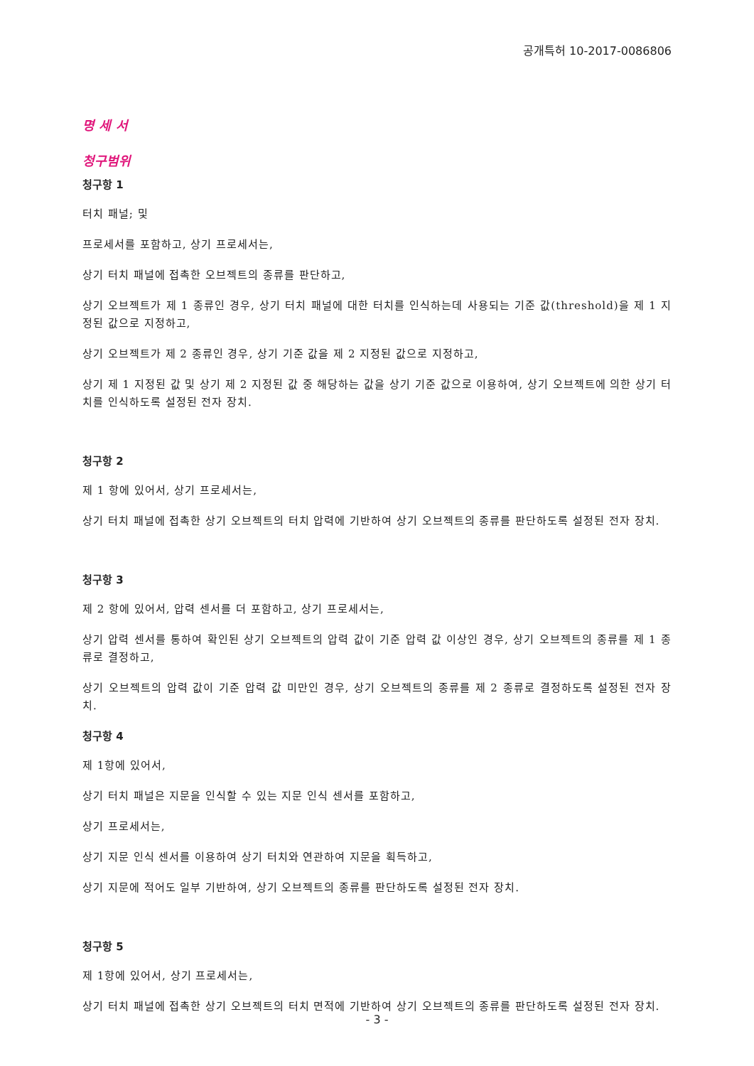공개특허 10-2017-0086806
명 세 서
청구범위
청구항 1
터치 패널; 및
프로세서를 포함하고, 상기 프로세서는,
상기 터치 패널에 접촉한 오브젝트의 종류를 판단하고,
상기 오브젝트가 제 1 종류인 경우, 상기 터치 패널에 대한 터치를 인식하는데 사용되는 기준 값(threshold)을 제 1 지정된 값으로 지정하고,
상기 오브젝트가 제 2 종류인 경우, 상기 기준 값을 제 2 지정된 값으로 지정하고,
상기 제 1 지정된 값 및 상기 제 2 지정된 값 중 해당하는 값을 상기 기준 값으로 이용하여, 상기 오브젝트에 의한 상기 터치를 인식하도록 설정된 전자 장치.
청구항 2
제 1 항에 있어서, 상기 프로세서는,
상기 터치 패널에 접촉한 상기 오브젝트의 터치 압력에 기반하여 상기 오브젝트의 종류를 판단하도록 설정된 전자 장치.
청구항 3
제 2 항에 있어서, 압력 센서를 더 포함하고, 상기 프로세서는,
상기 압력 센서를 통하여 확인된 상기 오브젝트의 압력 값이 기준 압력 값 이상인 경우, 상기 오브젝트의 종류를 제 1 종류로 결정하고,
상기 오브젝트의 압력 값이 기준 압력 값 미만인 경우, 상기 오브젝트의 종류를 제 2 종류로 결정하도록 설정된 전자 장치.
청구항 4
제 1항에 있어서,
상기 터치 패널은 지문을 인식할 수 있는 지문 인식 센서를 포함하고,
상기 프로세서는,
상기 지문 인식 센서를 이용하여 상기 터치와 연관하여 지문을 획득하고,
상기 지문에 적어도 일부 기반하여, 상기 오브젝트의 종류를 판단하도록 설정된 전자 장치.
청구항 5
제 1항에 있어서, 상기 프로세서는,
상기 터치 패널에 접촉한 상기 오브젝트의 터치 면적에 기반하여 상기 오브젝트의 종류를 판단하도록 설정된 전자 장치.
- 3 -